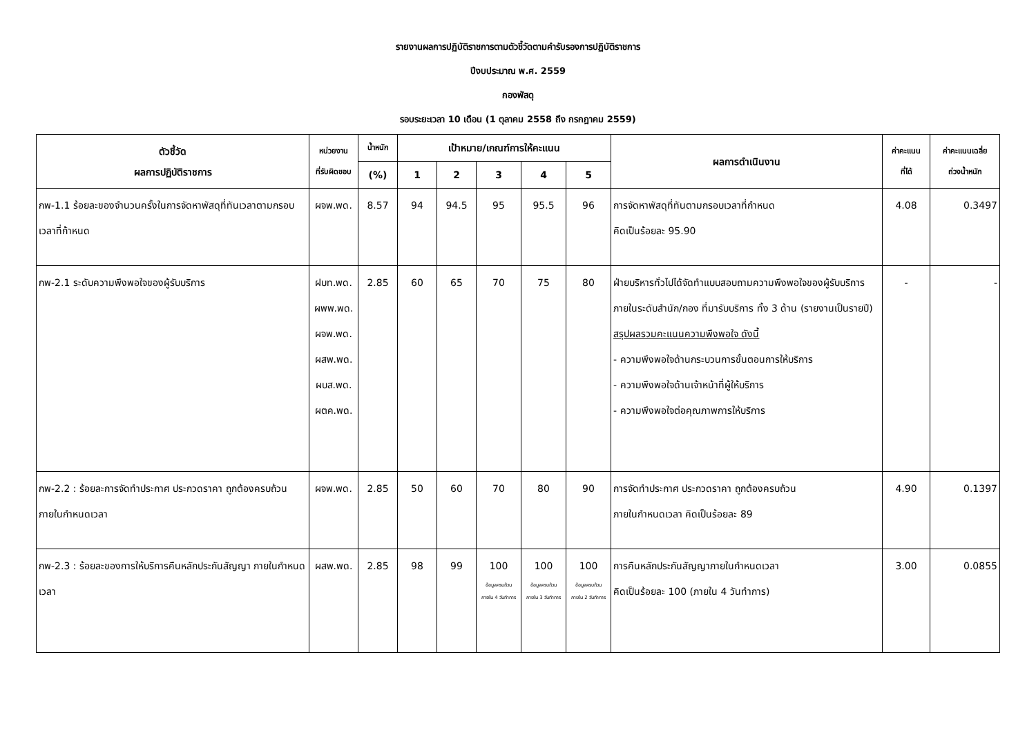รายงานผลการปฏิบัติราชการตามตัวชี้วัดตามคำรับรองการปฏิบัติราชการ
ปีงบประมาณ พ.ศ. 2559
กองพัสดุ
รอบระยะเวลา 10 เดือน (1 ตุลาคม 2558 ถึง กรกฎาคม 2559)
| ตัวชี้วัด ผลการปฏิบัติราชการ | หน่วยงาน ที่รับผิดชอบ | น้ำหนัก | เป้าหมาย/เกณฑ์การให้คะแนน | | | | | ผลการดำเนินงาน | ค่าคะแนน ที่ได้ | ค่าคะแนนเฉลี่ย ถ่วงน้ำหนัก |
| --- | --- | --- | --- | --- | --- | --- | --- | --- | --- | --- |
| | | (%) | 1 | 2 | 3 | 4 | 5 | | | |
| กพ-1.1 ร้อยละของจำนวนครั้งในการจัดหาพัสดุที่ทันเวลาตามกรอบเวลาที่ก้าหนด | ผจพ.พด. | 8.57 | 94 | 94.5 | 95 | 95.5 | 96 | การจัดหาพัสดุที่ทันตามกรอบเวลาที่กำหนด คิดเป็นร้อยละ 95.90 | 4.08 | 0.3497 |
| กพ-2.1 ระดับความพึงพอใจของผู้รับบริการ | ฝบท.พด. ผพพ.พด. ผจพ.พด. ผสพ.พด. ผบส.พด. ผตค.พด. | 2.85 | 60 | 65 | 70 | 75 | 80 | ฝ่ายบริหารทั่วไปได้จัดทำแบบสอบถามความพึงพอใจของผู้รับบริการภายในระดับสำนัก/กอง ที่มารับบริการ ทั้ง 3 ด้าน (รายงานเป็นรายปี) สรุปผลรวมคะแนนความพึงพอใจ ดังนี้ - ความพึงพอใจด้านกระบวนการขั้นตอนการให้บริการ - ความพึงพอใจด้านเจ้าหน้าที่ผู้ให้บริการ - ความพึงพอใจต่อคุณภาพการให้บริการ | - | - |
| กพ-2.2 : ร้อยละการจัดทำประกาศ ประกวดราคา ถูกต้องครบถ้วน ภายในกำหนดเวลา | ผจพ.พด. | 2.85 | 50 | 60 | 70 | 80 | 90 | การจัดทำประกาศ ประกวดราคา ถูกต้องครบถ้วน ภายในกำหนดเวลา คิดเป็นร้อยละ 89 | 4.90 | 0.1397 |
| กพ-2.3 : ร้อยละของการให้บริการคืนหลักประกันสัญญา ภายในกำหนดเวลา | ผสพ.พด. | 2.85 | 98 | 99 | 100 ข้อมูลครบถ้วน ภายใน 4 วันทำการ | 100 ข้อมูลครบถ้วน ภายใน 3 วันทำการ | 100 ข้อมูลครบถ้วน ภายใน 2 วันทำการ | การคืนหลักประกันสัญญาภายในกำหนดเวลา คิดเป็นร้อยละ 100 (ภายใน 4 วันทำการ) | 3.00 | 0.0855 |